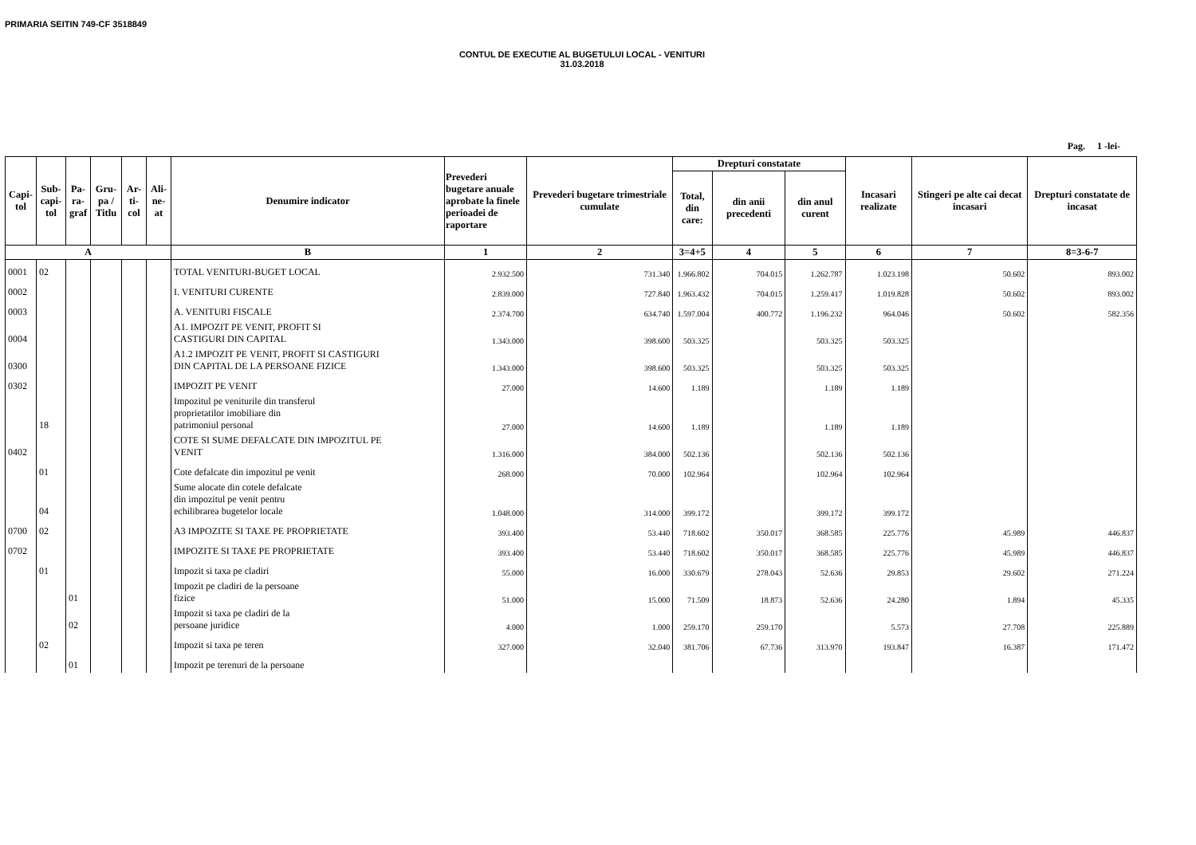PRIMARIA SEITIN 749-CF 3518849
CONTUL DE EXECUTIE AL BUGETULUI LOCAL - VENITURI
31.03.2018
Pag. 1 -lei-
| Capi- tol | Sub- capi- tol | Pa- ra- graf | Gru- pa / Titlu | Ar- ti- col | Ali- ne- at | Denumire indicator | Prevederi bugetare anuale aprobate la finele perioadei de raportare | Prevederi bugetare trimestriale cumulate | Drepturi constatate | | | Incasari realizate | Stingeri pe alte cai decat incasari | Drepturi constatate de incasat |
| --- | --- | --- | --- | --- | --- | --- | --- | --- | --- | --- | --- | --- | --- | --- |
| | | | | | | | | | Total, din care: | din anii precedenti | din anul curent | | | |
| A | | | | | | B | 1 | 2 | 3=4+5 | 4 | 5 | 6 | 7 | 8=3-6-7 |
| 0001 | 02 | | | | | TOTAL VENITURI-BUGET LOCAL | 2.932.500 | 731.340 | 1.966.802 | 704.015 | 1.262.787 | 1.023.198 | 50.602 | 893.002 |
| 0002 | | | | | | I. VENITURI CURENTE | 2.839.000 | 727.840 | 1.963.432 | 704.015 | 1.259.417 | 1.019.828 | 50.602 | 893.002 |
| 0003 | | | | | | A. VENITURI FISCALE | 2.374.700 | 634.740 | 1.597.004 | 400.772 | 1.196.232 | 964.046 | 50.602 | 582.356 |
| 0004 | | | | | | A1. IMPOZIT PE VENIT, PROFIT SI CASTIGURI DIN CAPITAL | 1.343.000 | 398.600 | 503.325 | | 503.325 | 503.325 | | |
| 0300 | | | | | | A1.2 IMPOZIT PE VENIT, PROFIT SI CASTIGURI DIN CAPITAL DE LA PERSOANE FIZICE | 1.343.000 | 398.600 | 503.325 | | 503.325 | 503.325 | | |
| 0302 | | | | | | IMPOZIT PE VENIT | 27.000 | 14.600 | 1.189 | | 1.189 | 1.189 | | |
| | 18 | | | | | Impozitul pe veniturile din transferul proprietatilor imobiliare din patrimoniul personal | 27.000 | 14.600 | 1.189 | | 1.189 | 1.189 | | |
| 0402 | | | | | | COTE SI SUME DEFALCATE DIN IMPOZITUL PE VENIT | 1.316.000 | 384.000 | 502.136 | | 502.136 | 502.136 | | |
| | 01 | | | | | Cote defalcate din impozitul pe venit | 268.000 | 70.000 | 102.964 | | 102.964 | 102.964 | | |
| | 04 | | | | | Sume alocate din cotele defalcate din impozitul pe venit pentru echilibrarea bugetelor locale | 1.048.000 | 314.000 | 399.172 | | 399.172 | 399.172 | | |
| 0700 | 02 | | | | | A3 IMPOZITE SI TAXE PE PROPRIETATE | 393.400 | 53.440 | 718.602 | 350.017 | 368.585 | 225.776 | 45.989 | 446.837 |
| 0702 | | | | | | IMPOZITE SI TAXE PE PROPRIETATE | 393.400 | 53.440 | 718.602 | 350.017 | 368.585 | 225.776 | 45.989 | 446.837 |
| | 01 | | | | | Impozit si taxa pe cladiri | 55.000 | 16.000 | 330.679 | 278.043 | 52.636 | 29.853 | 29.602 | 271.224 |
| | | 01 | | | | Impozit pe cladiri de la persoane fizice | 51.000 | 15.000 | 71.509 | 18.873 | 52.636 | 24.280 | 1.894 | 45.335 |
| | | 02 | | | | Impozit si taxa pe cladiri de la persoane juridice | 4.000 | 1.000 | 259.170 | 259.170 | | 5.573 | 27.708 | 225.889 |
| | 02 | | | | | Impozit si taxa pe teren | 327.000 | 32.040 | 381.706 | 67.736 | 313.970 | 193.847 | 16.387 | 171.472 |
| | | 01 | | | | Impozit pe terenuri de la persoane | | | | | | | | |